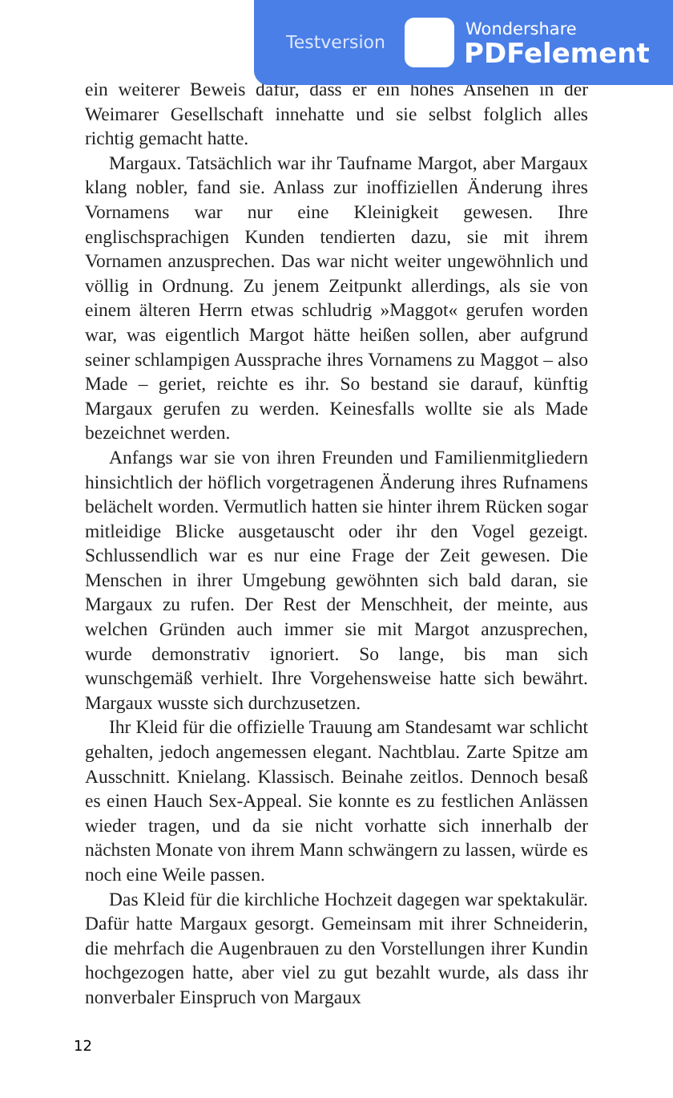Testversion
Wondershare
PDFelement
ein weiterer Beweis dafür, dass er ein hohes Ansehen in der Weimarer Gesellschaft innehatte und sie selbst folglich alles richtig gemacht hatte.
Margaux. Tatsächlich war ihr Taufname Margot, aber Margaux klang nobler, fand sie. Anlass zur inoffiziellen Änderung ihres Vornamens war nur eine Kleinigkeit gewesen. Ihre englischsprachigen Kunden tendierten dazu, sie mit ihrem Vornamen anzusprechen. Das war nicht weiter ungewöhnlich und völlig in Ordnung. Zu jenem Zeitpunkt allerdings, als sie von einem älteren Herrn etwas schludrig »Maggot« gerufen worden war, was eigentlich Margot hätte heißen sollen, aber aufgrund seiner schlampigen Aussprache ihres Vornamens zu Maggot – also Made – geriet, reichte es ihr. So bestand sie darauf, künftig Margaux gerufen zu werden. Keinesfalls wollte sie als Made bezeichnet werden.
Anfangs war sie von ihren Freunden und Familienmitgliedern hinsichtlich der höflich vorgetragenen Änderung ihres Rufnamens belächelt worden. Vermutlich hatten sie hinter ihrem Rücken sogar mitleidige Blicke ausgetauscht oder ihr den Vogel gezeigt. Schlussendlich war es nur eine Frage der Zeit gewesen. Die Menschen in ihrer Umgebung gewöhnten sich bald daran, sie Margaux zu rufen. Der Rest der Menschheit, der meinte, aus welchen Gründen auch immer sie mit Margot anzusprechen, wurde demonstrativ ignoriert. So lange, bis man sich wunschgemäß verhielt. Ihre Vorgehensweise hatte sich bewährt. Margaux wusste sich durchzusetzen.
Ihr Kleid für die offizielle Trauung am Standesamt war schlicht gehalten, jedoch angemessen elegant. Nachtblau. Zarte Spitze am Ausschnitt. Knielang. Klassisch. Beinahe zeitlos. Dennoch besaß es einen Hauch Sex-Appeal. Sie konnte es zu festlichen Anlässen wieder tragen, und da sie nicht vorhatte sich innerhalb der nächsten Monate von ihrem Mann schwängern zu lassen, würde es noch eine Weile passen.
Das Kleid für die kirchliche Hochzeit dagegen war spektakulär. Dafür hatte Margaux gesorgt. Gemeinsam mit ihrer Schneiderin, die mehrfach die Augenbrauen zu den Vorstellungen ihrer Kundin hochgezogen hatte, aber viel zu gut bezahlt wurde, als dass ihr nonverbaler Einspruch von Margaux
12